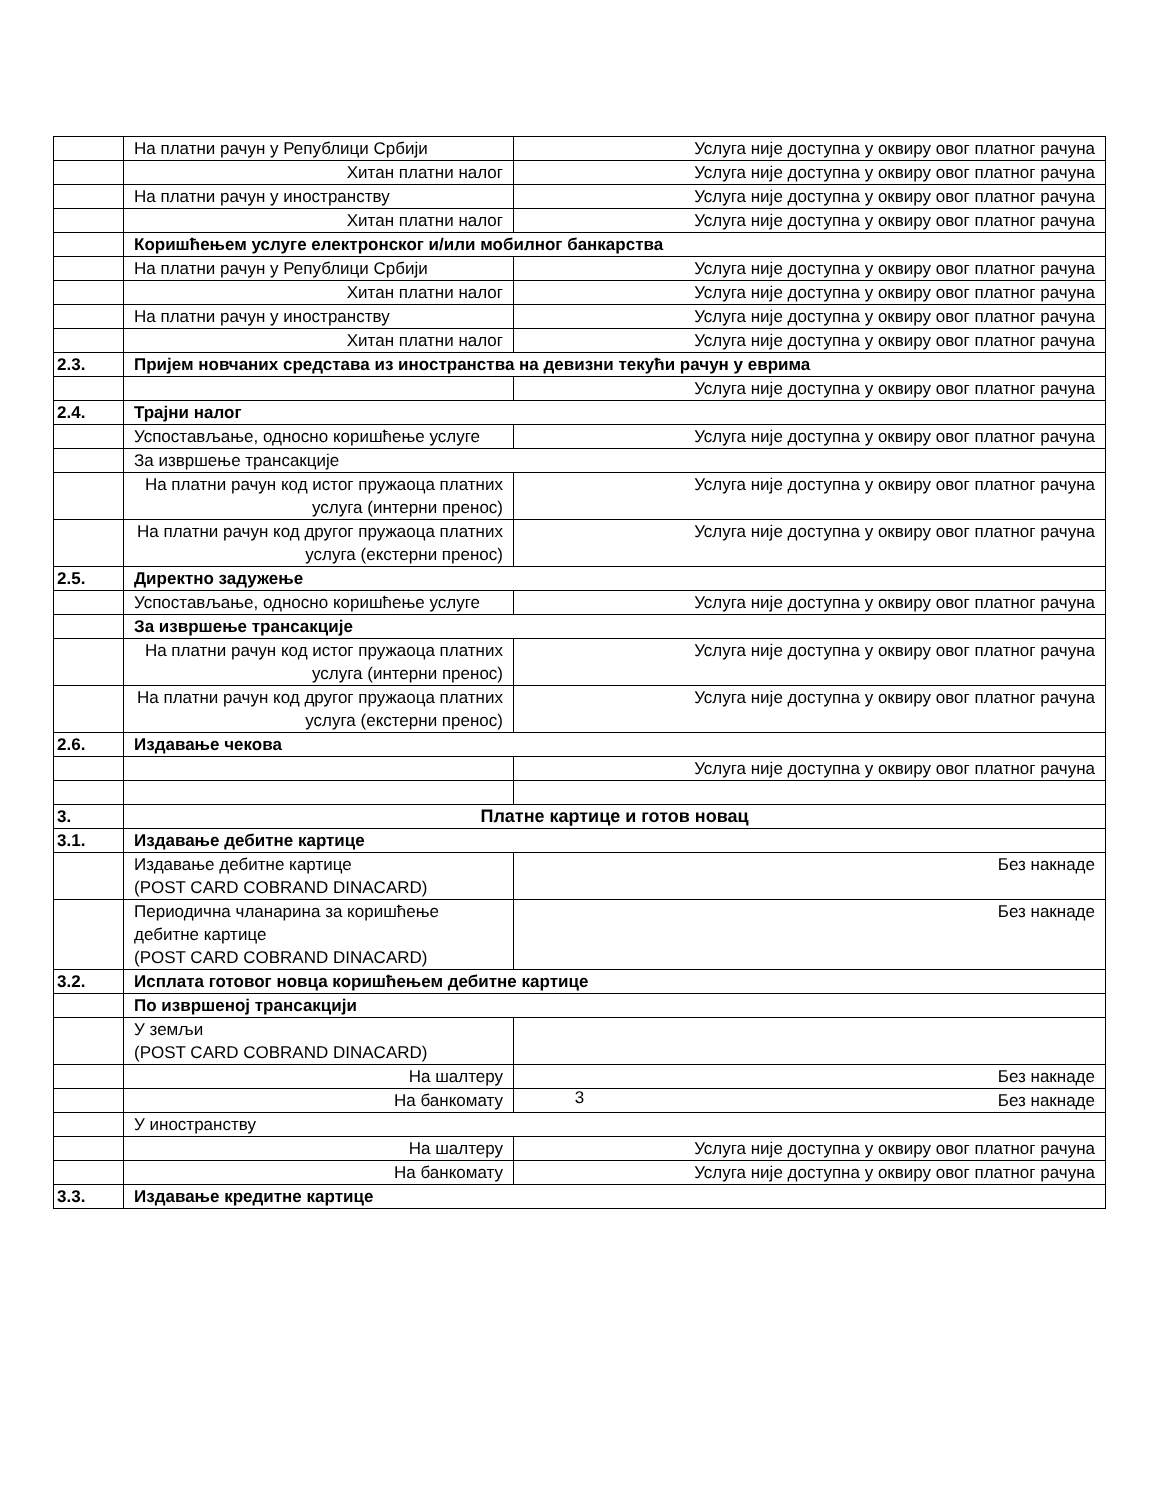| | На платни рачун у Републици Србији | Услуга није доступна у оквиру овог платног рачуна |
| | Хитан платни налог | Услуга није доступна у оквиру овог платног рачуна |
| | На платни рачун у иностранству | Услуга није доступна у оквиру овог платног рачуна |
| | Хитан платни налог | Услуга није доступна у оквиру овог платног рачуна |
| | Коришћењем услуге електронског и/или мобилног банкарства | |
| | На платни рачун у Републици Србији | Услуга није доступна у оквиру овог платног рачуна |
| | Хитан платни налог | Услуга није доступна у оквиру овог платног рачуна |
| | На платни рачун у иностранству | Услуга није доступна у оквиру овог платног рачуна |
| | Хитан платни налог | Услуга није доступна у оквиру овог платног рачуна |
| 2.3. | Пријем новчаних средстава из иностранства на девизни текући рачун у еврима | |
| | | Услуга није доступна у оквиру овог платног рачуна |
| 2.4. | Трајни налог | |
| | Успостављање, односно коришћење услуге | Услуга није доступна у оквиру овог платног рачуна |
| | За извршење трансакције | |
| | На платни рачун код истог пружаоца платних услуга (интерни пренос) | Услуга није доступна у оквиру овог платног рачуна |
| | На платни рачун код другог пружаоца платних услуга (екстерни пренос) | Услуга није доступна у оквиру овог платног рачуна |
| 2.5. | Директно задужење | |
| | Успостављање, односно коришћење услуге | Услуга није доступна у оквиру овог платног рачуна |
| | За извршење трансакције | |
| | На платни рачун код истог пружаоца платних услуга (интерни пренос) | Услуга није доступна у оквиру овог платног рачуна |
| | На платни рачун код другог пружаоца платних услуга (екстерни пренос) | Услуга није доступна у оквиру овог платног рачуна |
| 2.6. | Издавање чекова | |
| | | Услуга није доступна у оквиру овог платног рачуна |
| 3. | Платне картице и готов новац | |
| 3.1. | Издавање дебитне картице | |
| | Издавање дебитне картице (POST CARD COBRAND DINACARD) | Без накнаде |
| | Периодична чланарина за коришћење дебитне картице (POST CARD COBRAND DINACARD) | Без накнаде |
| 3.2. | Исплата готовог новца коришћењем дебитне картице | |
| | По извршеној трансакцији | |
| | У земљи (POST CARD COBRAND DINACARD) | |
| | На шалтеру | Без накнаде |
| | На банкомату | Без накнаде |
| | У иностранству | |
| | На шалтеру | Услуга није доступна у оквиру овог платног рачуна |
| | На банкомату | Услуга није доступна у оквиру овог платног рачуна |
| 3.3. | Издавање кредитне картице | |
3